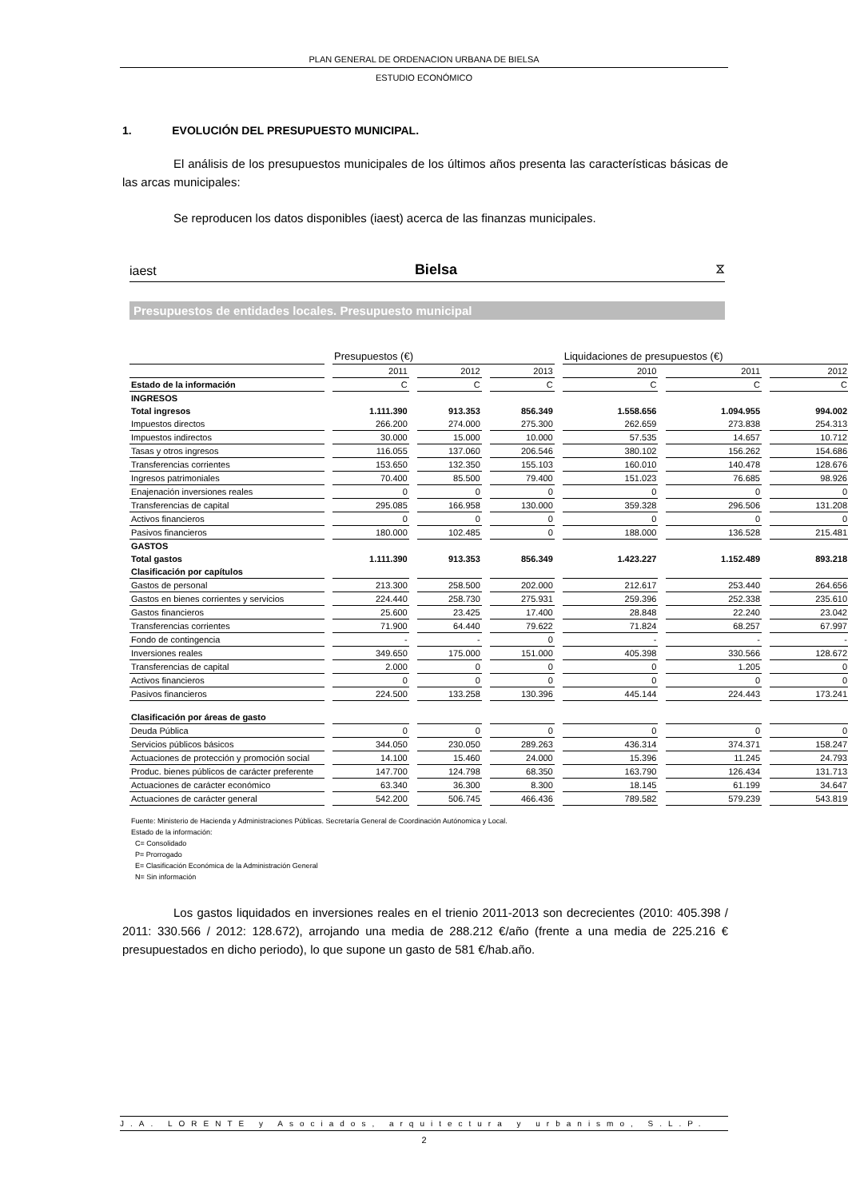PLAN GENERAL DE ORDENACION URBANA DE BIELSA
ESTUDIO ECONÓMICO
1. EVOLUCIÓN DEL PRESUPUESTO MUNICIPAL.
El análisis de los presupuestos municipales de los últimos años presenta las características básicas de las arcas municipales:
Se reproducen los datos disponibles (iaest) acerca de las finanzas municipales.
iaest Bielsa ⧖
Presupuestos de entidades locales. Presupuesto municipal
| | Presupuestos (€) | | | Liquidaciones de presupuestos (€) | | |
| --- | --- | --- | --- | --- | --- | --- |
| | 2011 | 2012 | 2013 | 2010 | 2011 | 2012 |
| Estado de la información | C | C | C | C | C | C |
| INGRESOS | | | | | | |
| Total ingresos | 1.111.390 | 913.353 | 856.349 | 1.558.656 | 1.094.955 | 994.002 |
| Impuestos directos | 266.200 | 274.000 | 275.300 | 262.659 | 273.838 | 254.313 |
| Impuestos indirectos | 30.000 | 15.000 | 10.000 | 57.535 | 14.657 | 10.712 |
| Tasas y otros ingresos | 116.055 | 137.060 | 206.546 | 380.102 | 156.262 | 154.686 |
| Transferencias corrientes | 153.650 | 132.350 | 155.103 | 160.010 | 140.478 | 128.676 |
| Ingresos patrimoniales | 70.400 | 85.500 | 79.400 | 151.023 | 76.685 | 98.926 |
| Enajenación inversiones reales | 0 | 0 | 0 | 0 | 0 | 0 |
| Transferencias de capital | 295.085 | 166.958 | 130.000 | 359.328 | 296.506 | 131.208 |
| Activos financieros | 0 | 0 | 0 | 0 | 0 | 0 |
| Pasivos financieros | 180.000 | 102.485 | 0 | 188.000 | 136.528 | 215.481 |
| GASTOS | | | | | | |
| Total gastos | 1.111.390 | 913.353 | 856.349 | 1.423.227 | 1.152.489 | 893.218 |
| Clasificación por capítulos | | | | | | |
| Gastos de personal | 213.300 | 258.500 | 202.000 | 212.617 | 253.440 | 264.656 |
| Gastos en bienes corrientes y servicios | 224.440 | 258.730 | 275.931 | 259.396 | 252.338 | 235.610 |
| Gastos financieros | 25.600 | 23.425 | 17.400 | 28.848 | 22.240 | 23.042 |
| Transferencias corrientes | 71.900 | 64.440 | 79.622 | 71.824 | 68.257 | 67.997 |
| Fondo de contingencia | - | - | 0 | - | - | - |
| Inversiones reales | 349.650 | 175.000 | 151.000 | 405.398 | 330.566 | 128.672 |
| Transferencias de capital | 2.000 | 0 | 0 | 0 | 1.205 | 0 |
| Activos financieros | 0 | 0 | 0 | 0 | 0 | 0 |
| Pasivos financieros | 224.500 | 133.258 | 130.396 | 445.144 | 224.443 | 173.241 |
| Clasificación por áreas de gasto | | | | | | |
| Deuda Pública | 0 | 0 | 0 | 0 | 0 | 0 |
| Servicios públicos básicos | 344.050 | 230.050 | 289.263 | 436.314 | 374.371 | 158.247 |
| Actuaciones de protección y promoción social | 14.100 | 15.460 | 24.000 | 15.396 | 11.245 | 24.793 |
| Produc. bienes públicos de carácter preferente | 147.700 | 124.798 | 68.350 | 163.790 | 126.434 | 131.713 |
| Actuaciones de carácter económico | 63.340 | 36.300 | 8.300 | 18.145 | 61.199 | 34.647 |
| Actuaciones de carácter general | 542.200 | 506.745 | 466.436 | 789.582 | 579.239 | 543.819 |
Fuente: Ministerio de Hacienda y Administraciones Públicas. Secretaría General de Coordinación Autónomica y Local.
Estado de la información:
C= Consolidado
P= Prorrogado
E= Clasificación Económica de la Administración General
N= Sin información
Los gastos liquidados en inversiones reales en el trienio 2011-2013 son decrecientes (2010: 405.398 / 2011: 330.566 / 2012: 128.672), arrojando una media de 288.212 €/año (frente a una media de 225.216 € presupuestados en dicho periodo), lo que supone un gasto de 581 €/hab.año.
J.A. LORENTE y Asociados, arquitectura y urbanismo, S.L.P.
2